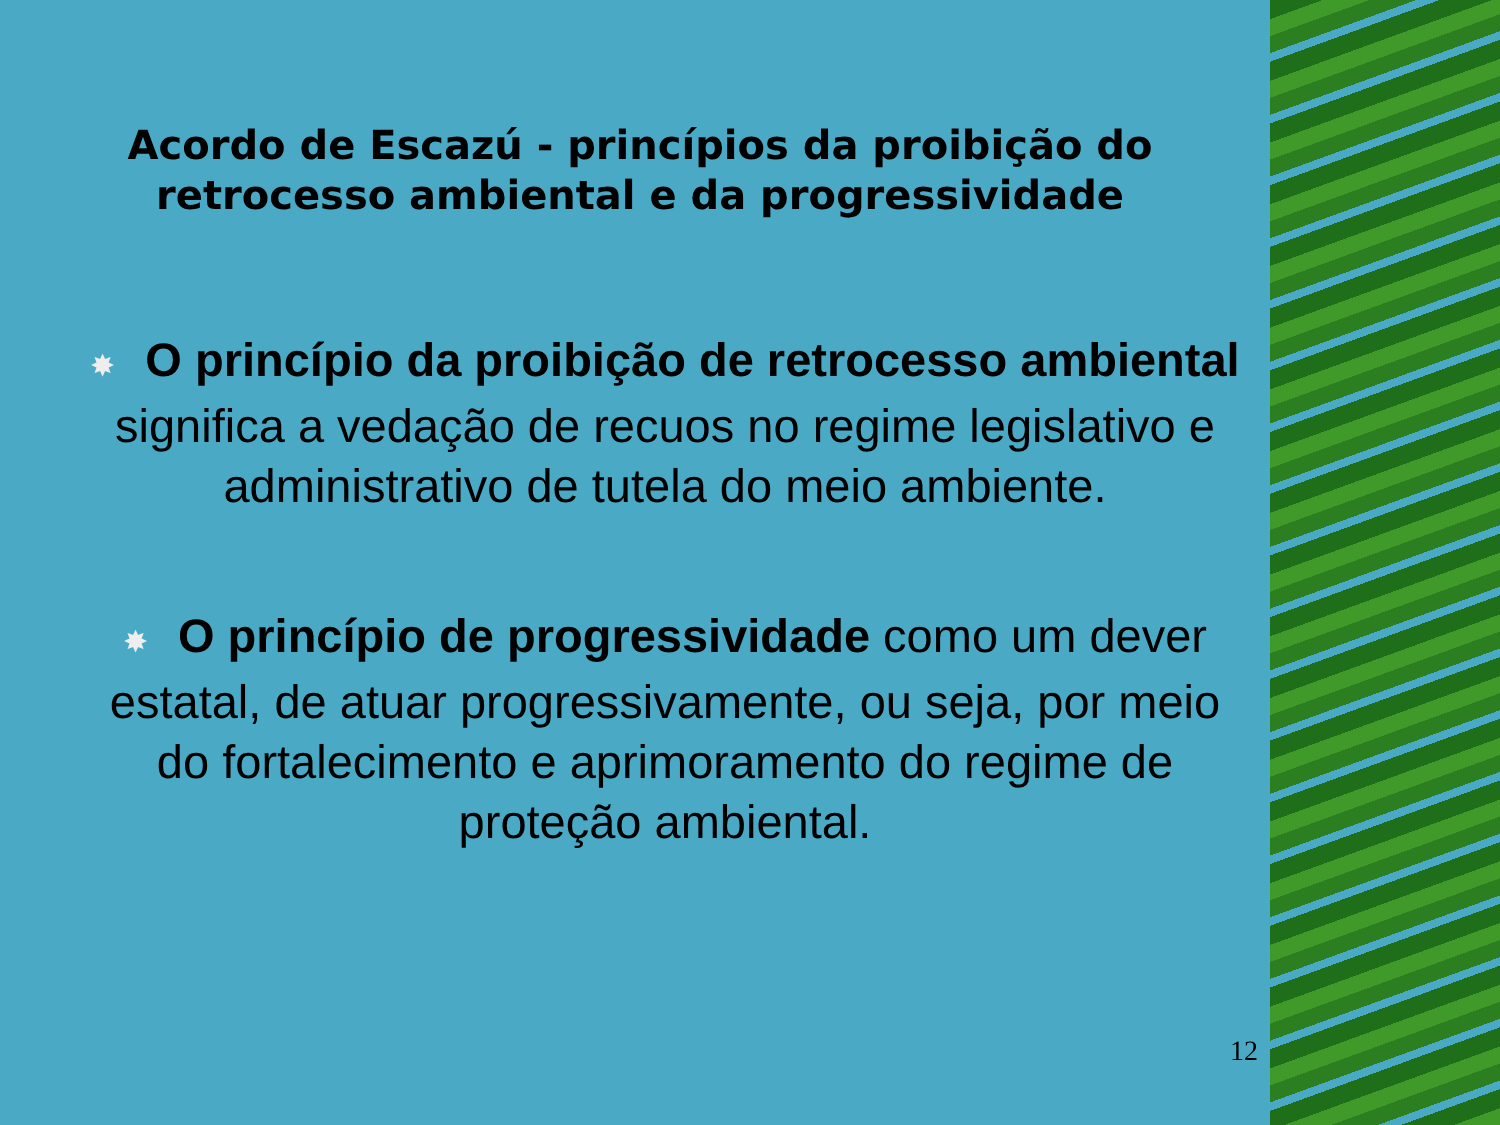Acordo de Escazú - princípios da proibição do
retrocesso ambiental e da progressividade
✸ O princípio da proibição de retrocesso ambiental significa a vedação de recuos no regime legislativo e administrativo de tutela do meio ambiente.
✸ O princípio de progressividade como um dever estatal, de atuar progressivamente, ou seja, por meio do fortalecimento e aprimoramento do regime de proteção ambiental.
12